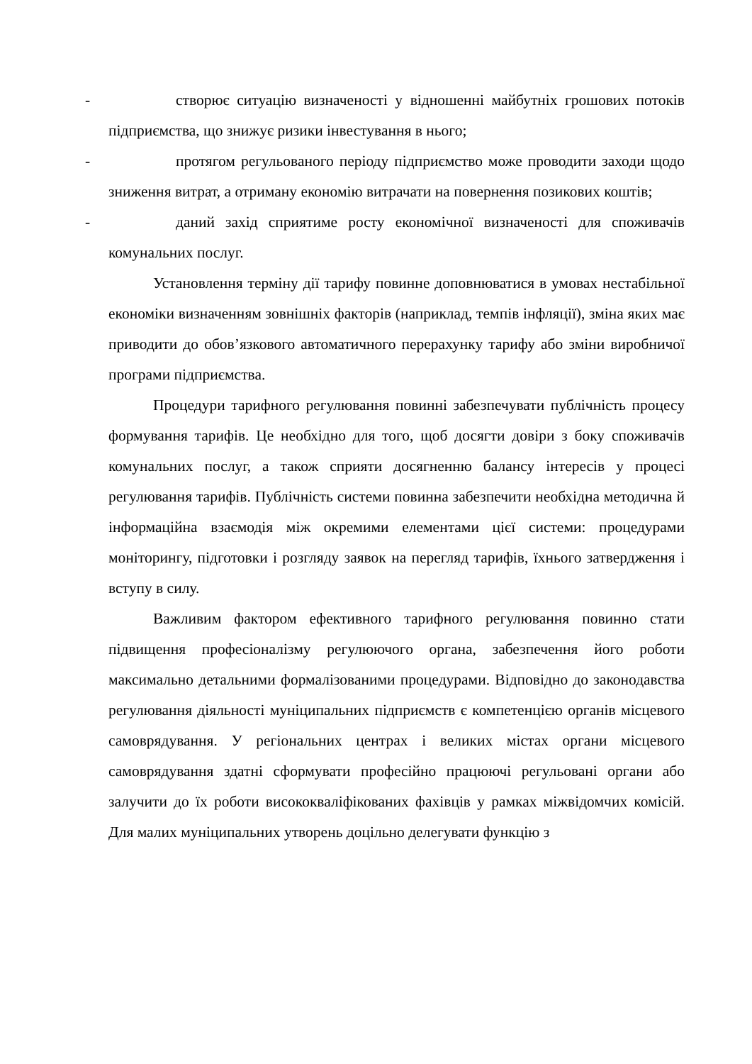- створює ситуацію визначеності у відношенні майбутніх грошових потоків підприємства, що знижує ризики інвестування в нього;
- протягом регульованого періоду підприємство може проводити заходи щодо зниження витрат, а отриману економію витрачати на повернення позикових коштів;
- даний захід сприятиме росту економічної визначеності для споживачів комунальних послуг.
Установлення терміну дії тарифу повинне доповнюватися в умовах нестабільної економіки визначенням зовнішніх факторів (наприклад, темпів інфляції), зміна яких має приводити до обов’язкового автоматичного перерахунку тарифу або зміни виробничої програми підприємства.
Процедури тарифного регулювання повинні забезпечувати публічність процесу формування тарифів. Це необхідно для того, щоб досягти довіри з боку споживачів комунальних послуг, а також сприяти досягненню балансу інтересів у процесі регулювання тарифів. Публічність системи повинна забезпечити необхідна методична й інформаційна взаємодія між окремими елементами цієї системи: процедурами моніторингу, підготовки і розгляду заявок на перегляд тарифів, їхнього затвердження і вступу в силу.
Важливим фактором ефективного тарифного регулювання повинно стати підвищення професіоналізму регулюючого органа, забезпечення його роботи максимально детальними формалізованими процедурами. Відповідно до законодавства регулювання діяльності муніципальних підприємств є компетенцією органів місцевого самоврядування. У регіональних центрах і великих містах органи місцевого самоврядування здатні сформувати професійно працюючі регульовані органи або залучити до їх роботи висококваліфікованих фахівців у рамках міжвідомчих комісій. Для малих муніципальних утворень доцільно делегувати функцію з